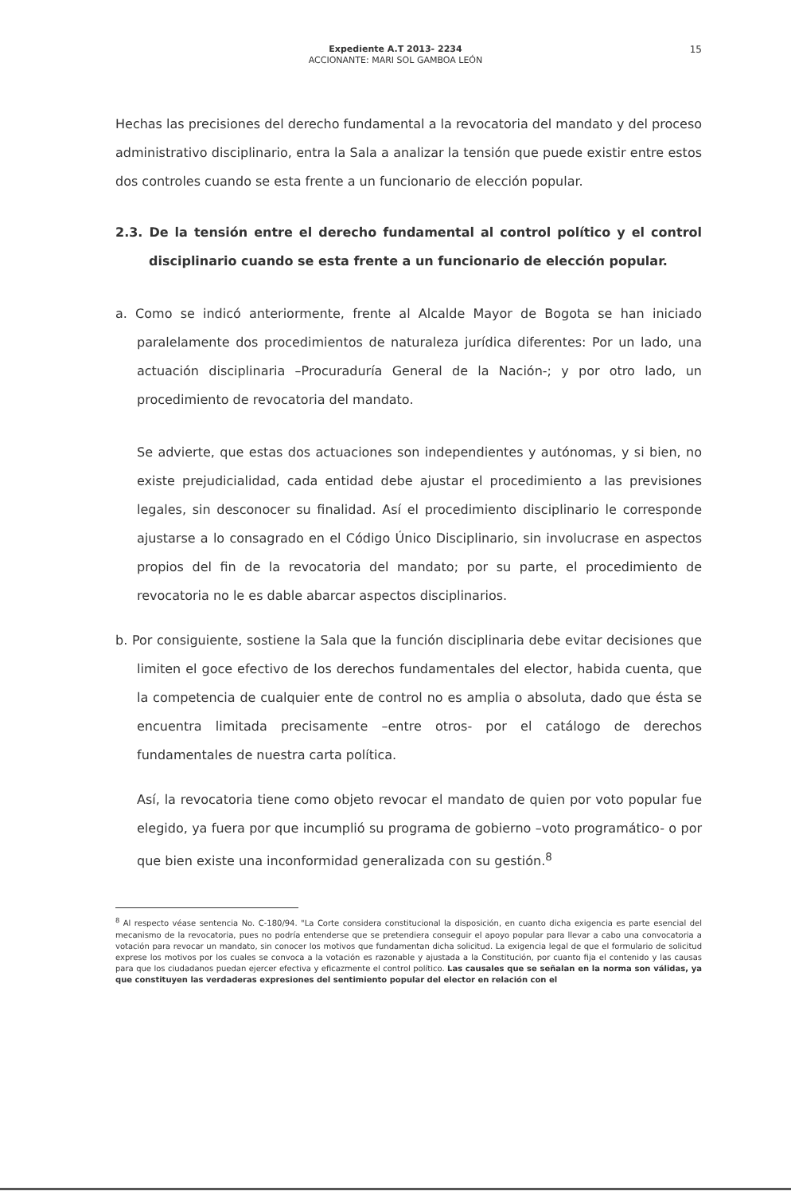Expediente A.T 2013- 2234
ACCIONANTE: MARI SOL GAMBOA LEÓN
15
Hechas las precisiones del derecho fundamental a la revocatoria del mandato y del proceso administrativo disciplinario, entra la Sala a analizar la tensión que puede existir entre estos dos controles cuando se esta frente a un funcionario de elección popular.
2.3. De la tensión entre el derecho fundamental al control político y el control disciplinario cuando se esta frente a un funcionario de elección popular.
a. Como se indicó anteriormente, frente al Alcalde Mayor de Bogota se han iniciado paralelamente dos procedimientos de naturaleza jurídica diferentes: Por un lado, una actuación disciplinaria –Procuraduría General de la Nación-; y por otro lado, un procedimiento de revocatoria del mandato.
Se advierte, que estas dos actuaciones son independientes y autónomas, y si bien, no existe prejudicialidad, cada entidad debe ajustar el procedimiento a las previsiones legales, sin desconocer su finalidad. Así el procedimiento disciplinario le corresponde ajustarse a lo consagrado en el Código Único Disciplinario, sin involucrase en aspectos propios del fin de la revocatoria del mandato; por su parte, el procedimiento de revocatoria no le es dable abarcar aspectos disciplinarios.
b. Por consiguiente, sostiene la Sala que la función disciplinaria debe evitar decisiones que limiten el goce efectivo de los derechos fundamentales del elector, habida cuenta, que la competencia de cualquier ente de control no es amplia o absoluta, dado que ésta se encuentra limitada precisamente –entre otros- por el catálogo de derechos fundamentales de nuestra carta política.
Así, la revocatoria tiene como objeto revocar el mandato de quien por voto popular fue elegido, ya fuera por que incumplió su programa de gobierno –voto programático- o por que bien existe una inconformidad generalizada con su gestión.<sup>8</sup>
<sup>8</sup> Al respecto véase sentencia No. C-180/94. "La Corte considera constitucional la disposición, en cuanto dicha exigencia es parte esencial del mecanismo de la revocatoria, pues no podría entenderse que se pretendiera conseguir el apoyo popular para llevar a cabo una convocatoria a votación para revocar un mandato, sin conocer los motivos que fundamentan dicha solicitud. La exigencia legal de que el formulario de solicitud exprese los motivos por los cuales se convoca a la votación es razonable y ajustada a la Constitución, por cuanto fija el contenido y las causas para que los ciudadanos puedan ejercer efectiva y eficazmente el control político. Las causales que se señalan en la norma son válidas, ya que constituyen las verdaderas expresiones del sentimiento popular del elector en relación con el